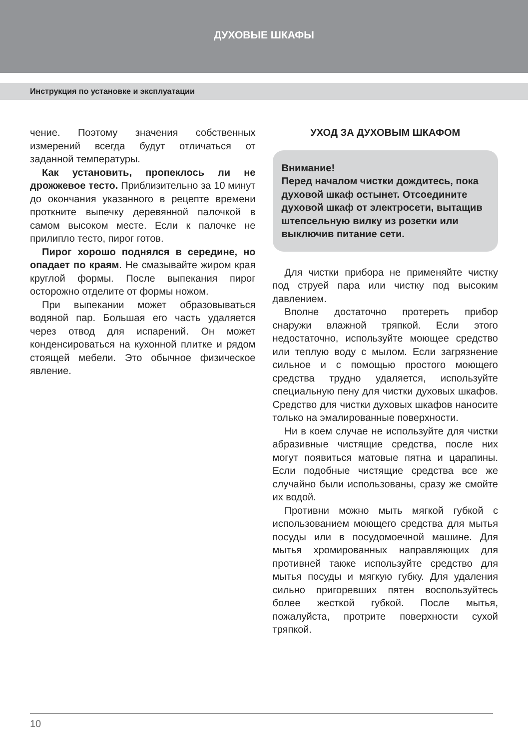ДУХОВЫЕ ШКАФЫ
Инструкция по установке и эксплуатации
чение. Поэтому значения собственных измерений всегда будут отличаться от заданной температуры.
Как установить, пропеклось ли не дрожжевое тесто. Приблизительно за 10 минут до окончания указанного в рецепте времени проткните выпечку деревянной палочкой в самом высоком месте. Если к палочке не прилипло тесто, пирог готов.
Пирог хорошо поднялся в середине, но опадает по краям. Не смазывайте жиром края круглой формы. После выпекания пирог осторожно отделите от формы ножом.
При выпекании может образовываться водяной пар. Большая его часть удаляется через отвод для испарений. Он может конденсироваться на кухонной плитке и рядом стоящей мебели. Это обычное физическое явление.
УХОД ЗА ДУХОВЫМ ШКАФОМ
Внимание!
Перед началом чистки дождитесь, пока духовой шкаф остынет. Отсоедините духовой шкаф от электросети, вытащив штепсельную вилку из розетки или выключив питание сети.
Для чистки прибора не применяйте чистку под струей пара или чистку под высоким давлением.
Вполне достаточно протереть прибор снаружи влажной тряпкой. Если этого недостаточно, используйте моющее средство или теплую воду с мылом. Если загрязнение сильное и с помощью простого моющего средства трудно удаляется, используйте специальную пену для чистки духовых шкафов. Средство для чистки духовых шкафов наносите только на эмалированные поверхности.
Ни в коем случае не используйте для чистки абразивные чистящие средства, после них могут появиться матовые пятна и царапины. Если подобные чистящие средства все же случайно были использованы, сразу же смойте их водой.
Противни можно мыть мягкой губкой с использованием моющего средства для мытья посуды или в посудомоечной машине. Для мытья хромированных направляющих для противней также используйте средство для мытья посуды и мягкую губку. Для удаления сильно пригоревших пятен воспользуйтесь более жесткой губкой. После мытья, пожалуйста, протрите поверхности сухой тряпкой.
10